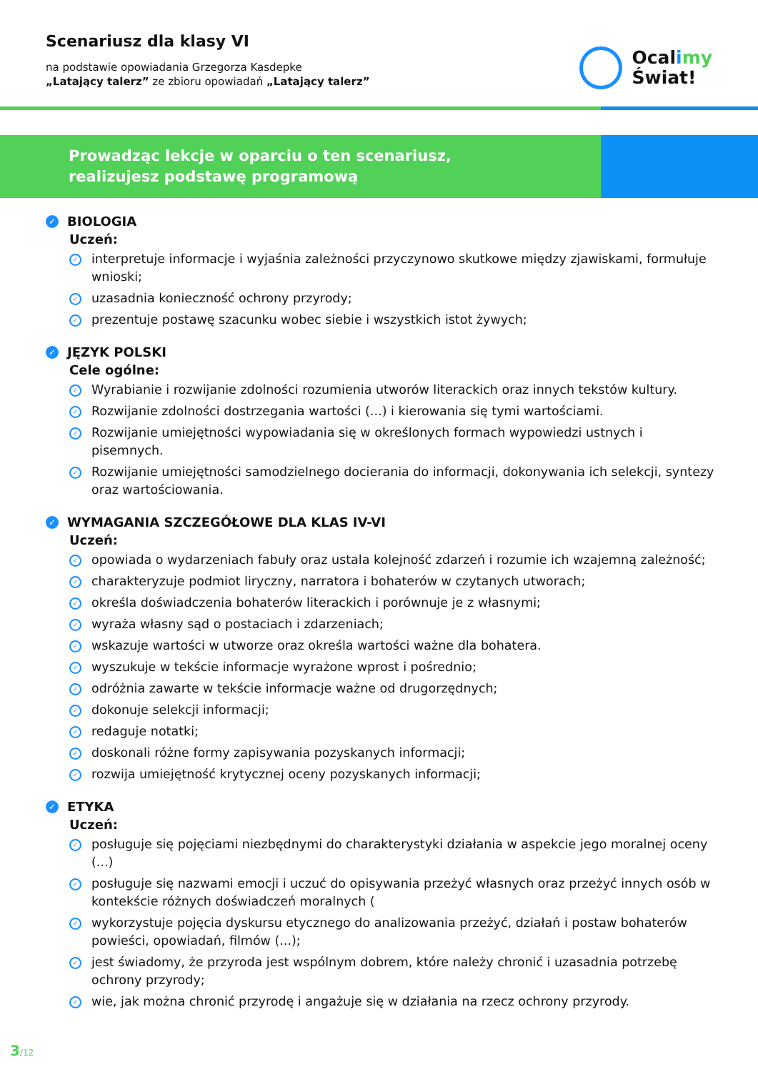Scenariusz dla klasy VI
na podstawie opowiadania Grzegorza Kasdepke
„Latający talerz” ze zbioru opowiadań „Latający talerz”
Ocalimy
Świat!
Prowadząc lekcje w oparciu o ten scenariusz,
realizujesz podstawę programową
✓ BIOLOGIA
Uczeń:
✓ interpretuje informacje i wyjaśnia zależności przyczynowo skutkowe między zjawiskami, formułuje wnioski;
✓ uzasadnia konieczność ochrony przyrody;
✓ prezentuje postawę szacunku wobec siebie i wszystkich istot żywych;
✓ JĘZYK POLSKI
Cele ogólne:
✓ Wyrabianie i rozwijanie zdolności rozumienia utworów literackich oraz innych tekstów kultury.
✓ Rozwijanie zdolności dostrzegania wartości (...) i kierowania się tymi wartościami.
✓ Rozwijanie umiejętności wypowiadania się w określonych formach wypowiedzi ustnych i pisemnych.
✓ Rozwijanie umiejętności samodzielnego docierania do informacji, dokonywania ich selekcji, syntezy oraz wartościowania.
✓ WYMAGANIA SZCZEGÓŁOWE DLA KLAS IV-VI
Uczeń:
✓ opowiada o wydarzeniach fabuły oraz ustala kolejność zdarzeń i rozumie ich wzajemną zależność;
✓ charakteryzuje podmiot liryczny, narratora i bohaterów w czytanych utworach;
✓ określa doświadczenia bohaterów literackich i porównuje je z własnymi;
✓ wyraża własny sąd o postaciach i zdarzeniach;
✓ wskazuje wartości w utworze oraz określa wartości ważne dla bohatera.
✓ wyszukuje w tekście informacje wyrażone wprost i pośrednio;
✓ odróżnia zawarte w tekście informacje ważne od drugorzędnych;
✓ dokonuje selekcji informacji;
✓ redaguje notatki;
✓ doskonali różne formy zapisywania pozyskanych informacji;
✓ rozwija umiejętność krytycznej oceny pozyskanych informacji;
✓ ETYKA
Uczeń:
✓ posługuje się pojęciami niezbędnymi do charakterystyki działania w aspekcie jego moralnej oceny (...)
✓ posługuje się nazwami emocji i uczuć do opisywania przeżyć własnych oraz przeżyć innych osób w kontekście różnych doświadczeń moralnych (
✓ wykorzystuje pojęcia dyskursu etycznego do analizowania przeżyć, działań i postaw bohaterów powieści, opowiadań, filmów (...);
✓ jest świadomy, że przyroda jest wspólnym dobrem, które należy chronić i uzasadnia potrzebę ochrony przyrody;
✓ wie, jak można chronić przyrodę i angażuje się w działania na rzecz ochrony przyrody.
3/12